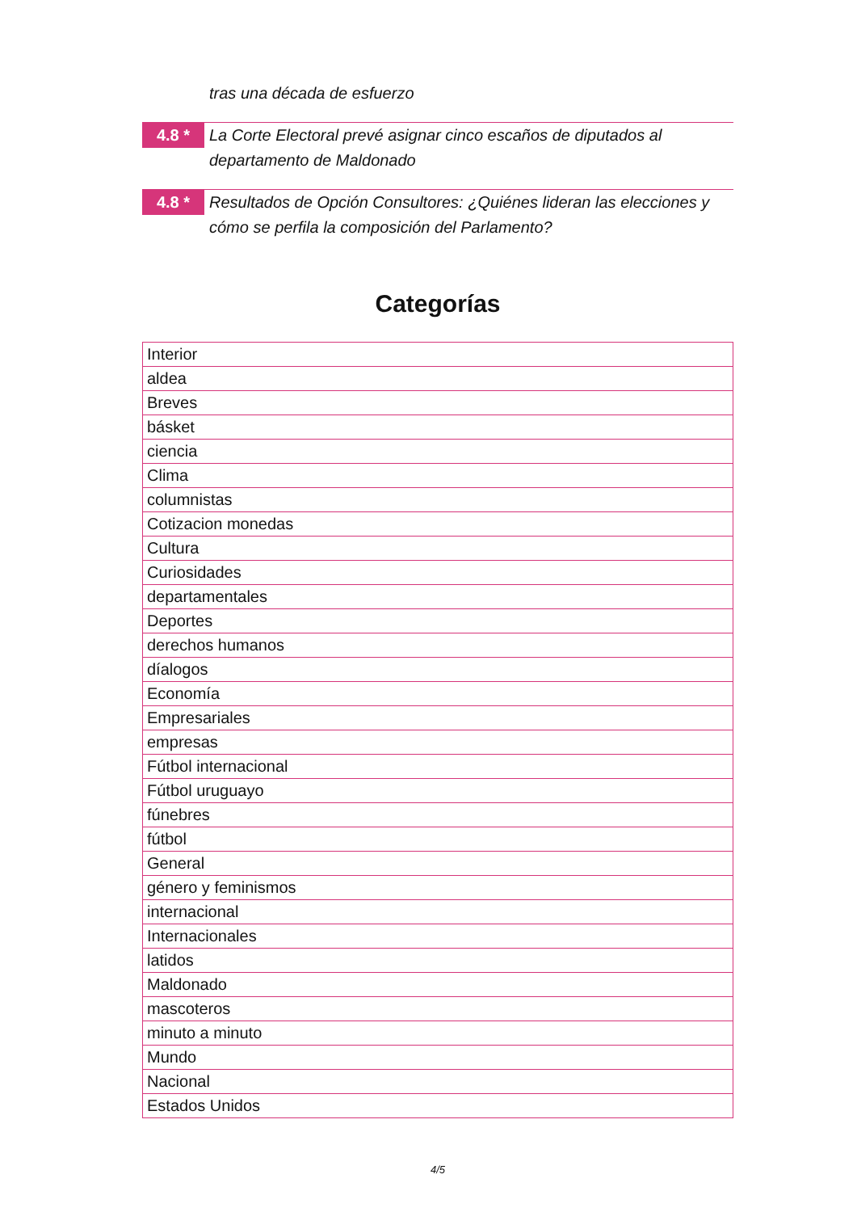tras una década de esfuerzo
4.8 *
La Corte Electoral prevé asignar cinco escaños de diputados al departamento de Maldonado
4.8 *
Resultados de Opción Consultores: ¿Quiénes lideran las elecciones y cómo se perfila la composición del Parlamento?
Categorías
| Interior |
| aldea |
| Breves |
| básket |
| ciencia |
| Clima |
| columnistas |
| Cotizacion monedas |
| Cultura |
| Curiosidades |
| departamentales |
| Deportes |
| derechos humanos |
| díalogos |
| Economía |
| Empresariales |
| empresas |
| Fútbol internacional |
| Fútbol uruguayo |
| fúnebres |
| fútbol |
| General |
| género y feminismos |
| internacional |
| Internacionales |
| latidos |
| Maldonado |
| mascoteros |
| minuto a minuto |
| Mundo |
| Nacional |
| Estados Unidos |
4/5